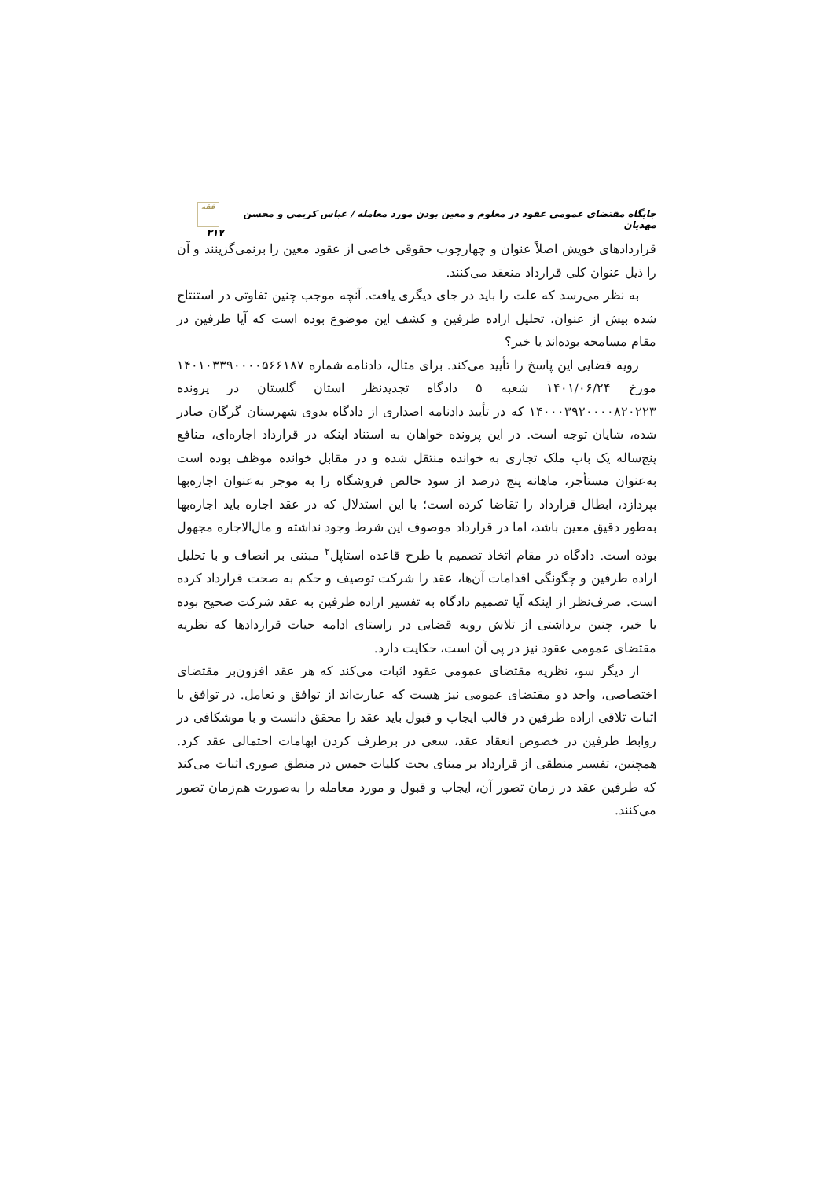جایگاه مقتضای عمومی عقود در معلوم و معین بودن مورد معامله / عباس کریمی و محسن مهدیان فقه ۳۱۷
قراردادهای خویش اصلاً عنوان و چهارچوب حقوقی خاصی از عقود معین را برنمی‌گزینند و آن را ذیل عنوان کلی قرارداد منعقد می‌کنند.
به نظر می‌رسد که علت را باید در جای دیگری یافت. آنچه موجب چنین تفاوتی در استنتاج شده بیش از عنوان، تحلیل اراده طرفین و کشف این موضوع بوده است که آیا طرفین در مقام مسامحه بوده‌اند یا خیر؟
رویه قضایی این پاسخ را تأیید می‌کند. برای مثال، دادنامه شماره ۱۴۰۱۰۳۳۹۰۰۰۰۵۶۶۱۸۷ مورخ ۱۴۰۱/۰۶/۲۴ شعبه ۵ دادگاه تجدیدنظر استان گلستان در پرونده ۱۴۰۰۰۳۹۲۰۰۰۰۸۲۰۲۲۳ که در تأیید دادنامه اصداری از دادگاه بدوی شهرستان گرگان صادر شده، شایان توجه است. در این پرونده خواهان به استناد اینکه در قرارداد اجاره‌ای، منافع پنج‌ساله یک باب ملک تجاری به خوانده منتقل شده و در مقابل خوانده موظف بوده است به‌عنوان مستأجر، ماهانه پنج درصد از سود خالص فروشگاه را به موجر به‌عنوان اجاره‌بها بپردازد، ابطال قرارداد را تقاضا کرده است؛ با این استدلال که در عقد اجاره باید اجاره‌بها به‌طور دقیق معین باشد، اما در قرارداد موصوف این شرط وجود نداشته و مال‌الاجاره مجهول بوده است. دادگاه در مقام اتخاذ تصمیم با طرح قاعده استاپل<sup>۲</sup> مبتنی بر انصاف و با تحلیل اراده طرفین و چگونگی اقدامات آن‌ها، عقد را شرکت توصیف و حکم به صحت قرارداد کرده است. صرف‌نظر از اینکه آیا تصمیم دادگاه به تفسیر اراده طرفین به عقد شرکت صحیح بوده یا خیر، چنین برداشتی از تلاش رویه قضایی در راستای ادامه حیات قراردادها که نظریه مقتضای عمومی عقود نیز در پی آن است، حکایت دارد.
از دیگر سو، نظریه مقتضای عمومی عقود اثبات می‌کند که هر عقد افزون‌بر مقتضای اختصاصی، واجد دو مقتضای عمومی نیز هست که عبارت‌اند از توافق و تعامل. در توافق با اثبات تلاقی اراده طرفین در قالب ایجاب و قبول باید عقد را محقق دانست و با موشکافی در روابط طرفین در خصوص انعقاد عقد، سعی در برطرف کردن ابهامات احتمالی عقد کرد. همچنین، تفسیر منطقی از قرارداد بر مبنای بحث کلیات خمس در منطق صوری اثبات می‌کند که طرفین عقد در زمان تصور آن، ایجاب و قبول و مورد معامله را به‌صورت هم‌زمان تصور می‌کنند.